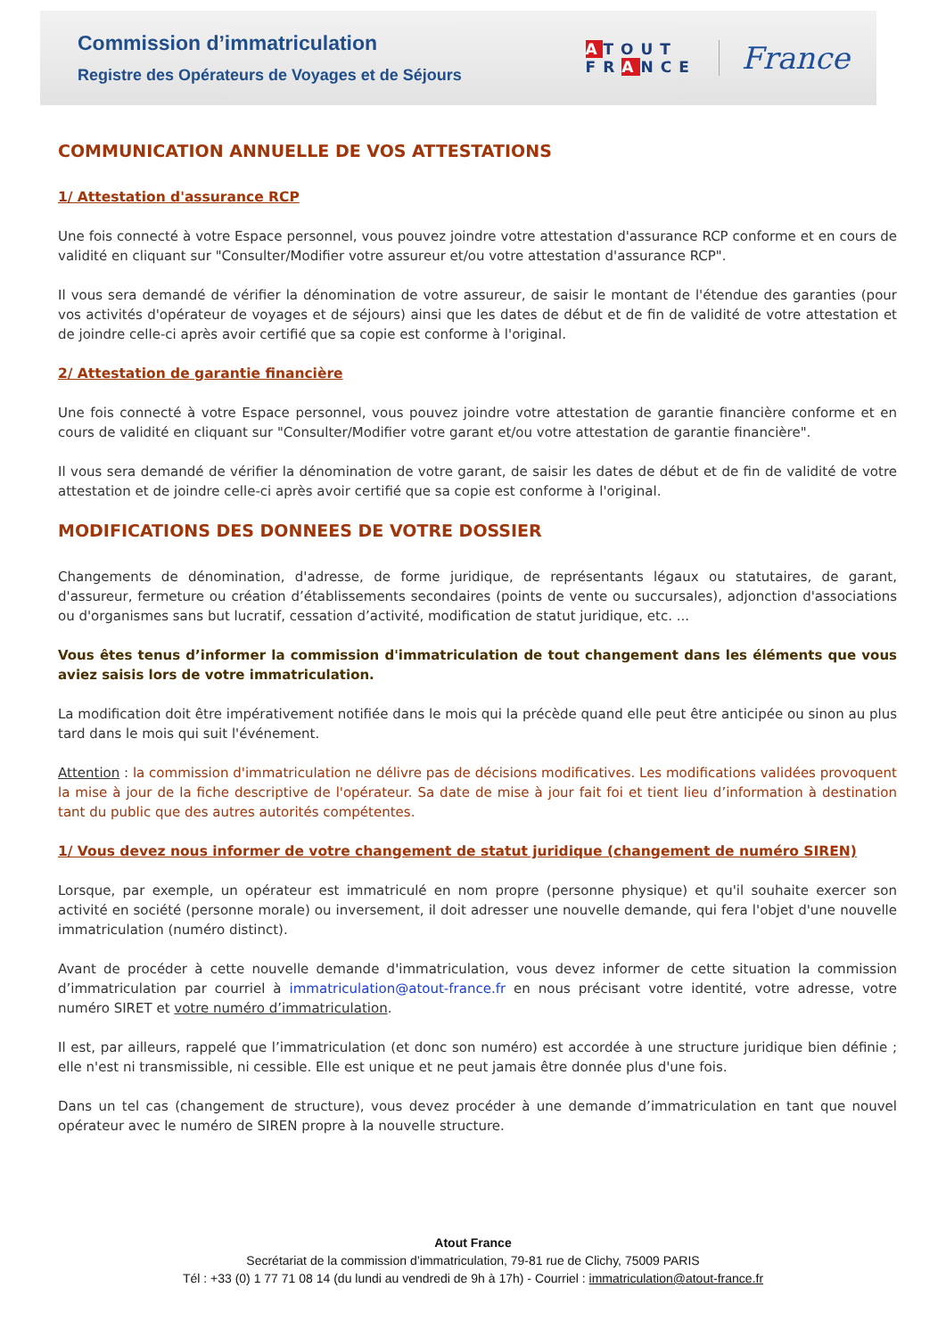Commission d’immatriculation
Registre des Opérateurs de Voyages et de Séjours
ATOUT
FRANCE
France
COMMUNICATION ANNUELLE DE VOS ATTESTATIONS
1/ Attestation d'assurance RCP
Une fois connecté à votre Espace personnel, vous pouvez joindre votre attestation d'assurance RCP conforme et en cours de validité en cliquant sur "Consulter/Modifier votre assureur et/ou votre attestation d'assurance RCP".
Il vous sera demandé de vérifier la dénomination de votre assureur, de saisir le montant de l'étendue des garanties (pour vos activités d'opérateur de voyages et de séjours) ainsi que les dates de début et de fin de validité de votre attestation et de joindre celle-ci après avoir certifié que sa copie est conforme à l'original.
2/ Attestation de garantie financière
Une fois connecté à votre Espace personnel, vous pouvez joindre votre attestation de garantie financière conforme et en cours de validité en cliquant sur "Consulter/Modifier votre garant et/ou votre attestation de garantie financière".
Il vous sera demandé de vérifier la dénomination de votre garant, de saisir les dates de début et de fin de validité de votre attestation et de joindre celle-ci après avoir certifié que sa copie est conforme à l'original.
MODIFICATIONS DES DONNEES DE VOTRE DOSSIER
Changements de dénomination, d'adresse, de forme juridique, de représentants légaux ou statutaires, de garant, d'assureur, fermeture ou création d’établissements secondaires (points de vente ou succursales), adjonction d'associations ou d'organismes sans but lucratif, cessation d’activité, modification de statut juridique, etc. ...
Vous êtes tenus d’informer la commission d'immatriculation de tout changement dans les éléments que vous aviez saisis lors de votre immatriculation.
La modification doit être impérativement notifiée dans le mois qui la précède quand elle peut être anticipée ou sinon au plus tard dans le mois qui suit l'événement.
Attention : la commission d'immatriculation ne délivre pas de décisions modificatives. Les modifications validées provoquent la mise à jour de la fiche descriptive de l'opérateur. Sa date de mise à jour fait foi et tient lieu d’information à destination tant du public que des autres autorités compétentes.
1/ Vous devez nous informer de votre changement de statut juridique (changement de numéro SIREN)
Lorsque, par exemple, un opérateur est immatriculé en nom propre (personne physique) et qu'il souhaite exercer son activité en société (personne morale) ou inversement, il doit adresser une nouvelle demande, qui fera l'objet d'une nouvelle immatriculation (numéro distinct).
Avant de procéder à cette nouvelle demande d'immatriculation, vous devez informer de cette situation la commission d’immatriculation par courriel à immatriculation@atout-france.fr en nous précisant votre identité, votre adresse, votre numéro SIRET et votre numéro d’immatriculation.
Il est, par ailleurs, rappelé que l’immatriculation (et donc son numéro) est accordée à une structure juridique bien définie ; elle n'est ni transmissible, ni cessible. Elle est unique et ne peut jamais être donnée plus d'une fois.
Dans un tel cas (changement de structure), vous devez procéder à une demande d’immatriculation en tant que nouvel opérateur avec le numéro de SIREN propre à la nouvelle structure.
Atout France
Secrétariat de la commission d’immatriculation, 79-81 rue de Clichy, 75009 PARIS
Tél : +33 (0) 1 77 71 08 14 (du lundi au vendredi de 9h à 17h) - Courriel : immatriculation@atout-france.fr